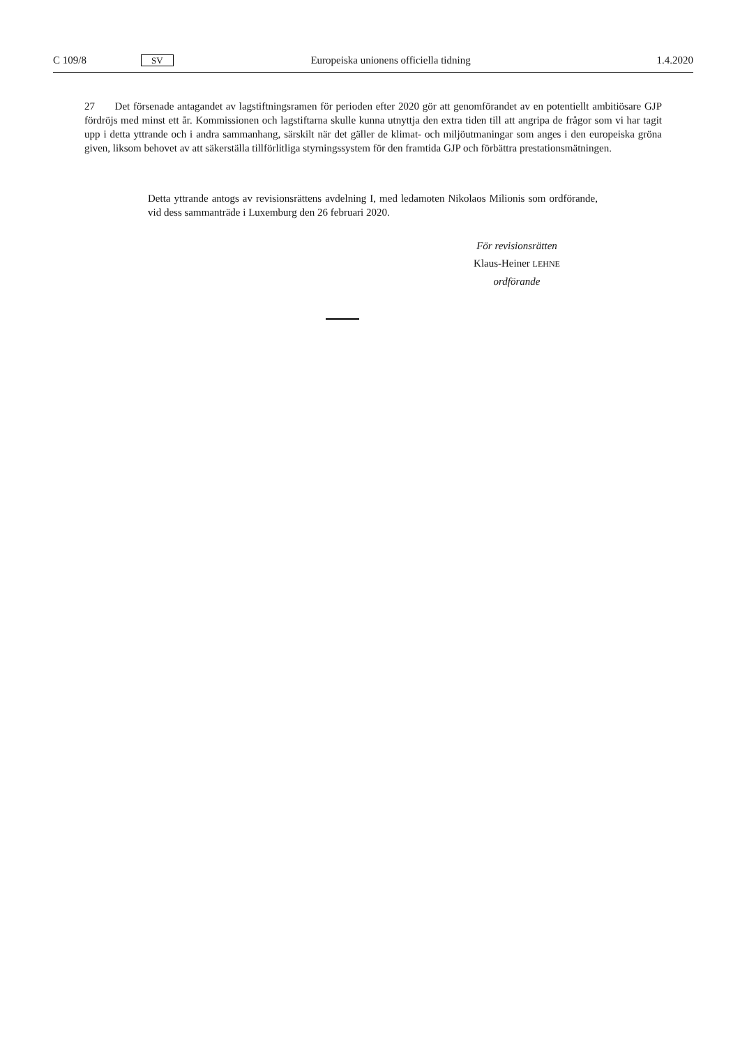C 109/8 SV Europeiska unionens officiella tidning 1.4.2020
27 Det försenade antagandet av lagstiftningsramen för perioden efter 2020 gör att genomförandet av en potentiellt ambitiösare GJP fördröjs med minst ett år. Kommissionen och lagstiftarna skulle kunna utnyttja den extra tiden till att angripa de frågor som vi har tagit upp i detta yttrande och i andra sammanhang, särskilt när det gäller de klimat- och miljöutmaningar som anges i den europeiska gröna given, liksom behovet av att säkerställa tillförlitliga styrningssystem för den framtida GJP och förbättra prestationsmätningen.
Detta yttrande antogs av revisionsrättens avdelning I, med ledamoten Nikolaos Milionis som ordförande, vid dess sammanträde i Luxemburg den 26 februari 2020.
För revisionsrätten
Klaus-Heiner LEHNE
ordförande